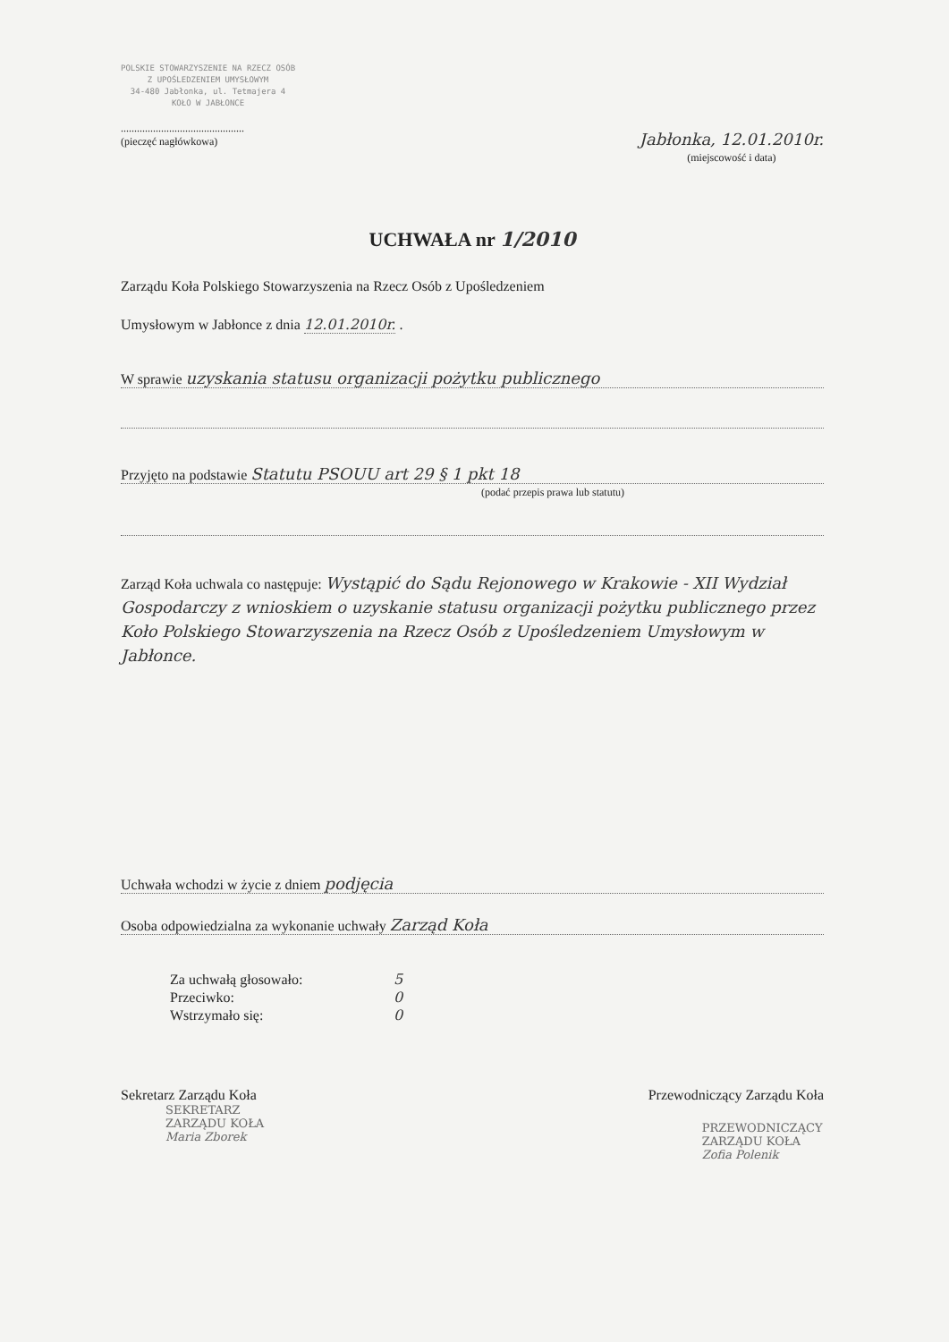POLSKIE STOWARZYSZENIE NA RZECZ OSÓB
Z UPOŚLEDZENIEM UMYSŁOWYM
34-480 Jabłonka, ul. Tetmajera 4
KOŁO W JABŁONCE
..............................................
(pieczęć nagłówkowa)
Jabłonka, 12.01.2010r.
(miejscowość i data)
UCHWAŁA nr 1/2010
Zarządu Koła Polskiego Stowarzyszenia na Rzecz Osób z Upośledzeniem
Umysłowym w Jabłonce z dnia 12.01.2010r. .
W sprawie uzyskania statusu organizacji pożytku publicznego
Przyjęto na podstawie Statutu PSOUU art 29 § 1 pkt 18
(podać przepis prawa lub statutu)
Zarząd Koła uchwala co następuje: Wystąpić do Sądu Rejonowego w Krakowie - XII Wydział Gospodarczy z wnioskiem o uzyskanie statusu organizacji pożytku publicznego przez Koło Polskiego Stowarzyszenia na Rzecz Osób z Upośledzeniem Umysłowym w Jabłonce.
Uchwała wchodzi w życie z dniem podjęcia
Osoba odpowiedzialna za wykonanie uchwały Zarząd Koła
Za uchwałą głosowało: 5
Przeciwko: 0
Wstrzymało się: 0
Sekretarz Zarządu Koła
SEKRETARZ
ZARZĄDU KOŁA
Maria Zborek
Przewodniczący Zarządu Koła
PRZEWODNICZĄCY
ZARZĄDU KOŁA
Zofia Polenik